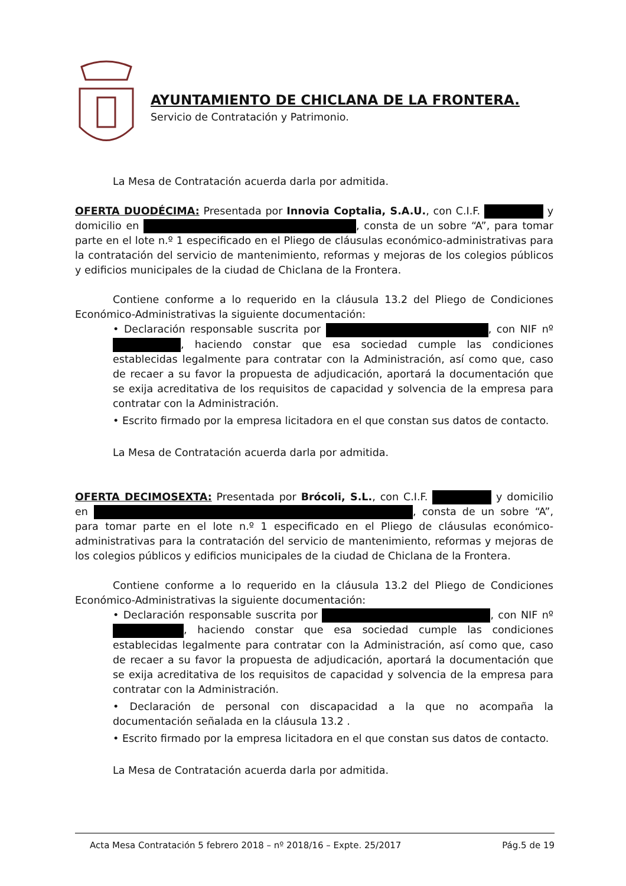AYUNTAMIENTO DE CHICLANA DE LA FRONTERA.
Servicio de Contratación y Patrimonio.
La Mesa de Contratación acuerda darla por admitida.
OFERTA DUODÉCIMA: Presentada por Innovia Coptalia, S.A.U., con C.I.F. y domicilio en , consta de un sobre “A”, para tomar parte en el lote n.º 1 especificado en el Pliego de cláusulas económico-administrativas para la contratación del servicio de mantenimiento, reformas y mejoras de los colegios públicos y edificios municipales de la ciudad de Chiclana de la Frontera.
Contiene conforme a lo requerido en la cláusula 13.2 del Pliego de Condiciones Económico-Administrativas la siguiente documentación:
• Declaración responsable suscrita por , con NIF nº , haciendo constar que esa sociedad cumple las condiciones establecidas legalmente para contratar con la Administración, así como que, caso de recaer a su favor la propuesta de adjudicación, aportará la documentación que se exija acreditativa de los requisitos de capacidad y solvencia de la empresa para contratar con la Administración.
• Escrito firmado por la empresa licitadora en el que constan sus datos de contacto.
La Mesa de Contratación acuerda darla por admitida.
OFERTA DECIMOSEXTA: Presentada por Brócoli, S.L., con C.I.F. y domicilio en , consta de un sobre “A”, para tomar parte en el lote n.º 1 especificado en el Pliego de cláusulas económico-administrativas para la contratación del servicio de mantenimiento, reformas y mejoras de los colegios públicos y edificios municipales de la ciudad de Chiclana de la Frontera.
Contiene conforme a lo requerido en la cláusula 13.2 del Pliego de Condiciones Económico-Administrativas la siguiente documentación:
• Declaración responsable suscrita por , con NIF nº , haciendo constar que esa sociedad cumple las condiciones establecidas legalmente para contratar con la Administración, así como que, caso de recaer a su favor la propuesta de adjudicación, aportará la documentación que se exija acreditativa de los requisitos de capacidad y solvencia de la empresa para contratar con la Administración.
• Declaración de personal con discapacidad a la que no acompaña la documentación señalada en la cláusula 13.2 .
• Escrito firmado por la empresa licitadora en el que constan sus datos de contacto.
La Mesa de Contratación acuerda darla por admitida.
Acta Mesa Contratación 5 febrero 2018 – nº 2018/16 – Expte. 25/2017 Pág.5 de 19